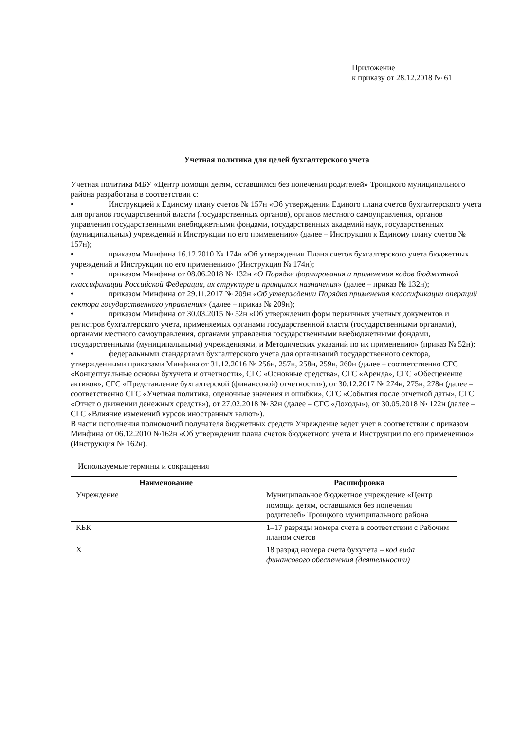Приложение
к приказу от 28.12.2018 № 61
Учетная политика для целей бухгалтерского учета
Учетная политика МБУ «Центр помощи детям, оставшимся без попечения родителей» Троицкого муниципального района разработана в соответствии с:
• Инструкцией к Единому плану счетов № 157н «Об утверждении Единого плана счетов бухгалтерского учета для органов государственной власти (государственных органов), органов местного самоуправления, органов управления государственными внебюджетными фондами, государственных академий наук, государственных (муниципальных) учреждений и Инструкции по его применению» (далее – Инструкция к Единому плану счетов № 157н);
• приказом Минфина 16.12.2010 № 174н «Об утверждении Плана счетов бухгалтерского учета бюджетных учреждений и Инструкции по его применению» (Инструкция № 174н);
• приказом Минфина от 08.06.2018 № 132н «О Порядке формирования и применения кодов бюджетной классификации Российской Федерации, их структуре и принципах назначения» (далее – приказ № 132н);
• приказом Минфина от 29.11.2017 № 209н «Об утверждении Порядка применения классификации операций сектора государственного управления» (далее – приказ № 209н);
• приказом Минфина от 30.03.2015 № 52н «Об утверждении форм первичных учетных документов и регистров бухгалтерского учета, применяемых органами государственной власти (государственными органами), органами местного самоуправления, органами управления государственными внебюджетными фондами, государственными (муниципальными) учреждениями, и Методических указаний по их применению» (приказ № 52н);
• федеральными стандартами бухгалтерского учета для организаций государственного сектора, утвержденными приказами Минфина от 31.12.2016 № 256н, 257н, 258н, 259н, 260н (далее – соответственно СГС «Концептуальные основы бухучета и отчетности», СГС «Основные средства», СГС «Аренда», СГС «Обесценение активов», СГС «Представление бухгалтерской (финансовой) отчетности»), от 30.12.2017 № 274н, 275н, 278н (далее – соответственно СГС «Учетная политика, оценочные значения и ошибки», СГС «События после отчетной даты», СГС «Отчет о движении денежных средств»), от 27.02.2018 № 32н (далее – СГС «Доходы»), от 30.05.2018 № 122н (далее – СГС «Влияние изменений курсов иностранных валют»).
В части исполнения полномочий получателя бюджетных средств Учреждение ведет учет в соответствии с приказом Минфина от 06.12.2010 №162н «Об утверждении плана счетов бюджетного учета и Инструкции по его применению» (Инструкция № 162н).
Используемые термины и сокращения
| Наименование | Расшифровка |
| --- | --- |
| Учреждение | Муниципальное бюджетное учреждение «Центр помощи детям, оставшимся без попечения родителей» Троицкого муниципального района |
| КБК | 1–17 разряды номера счета в соответствии с Рабочим планом счетов |
| Х | 18 разряд номера счета бухучета – код вида финансового обеспечения (деятельности) |